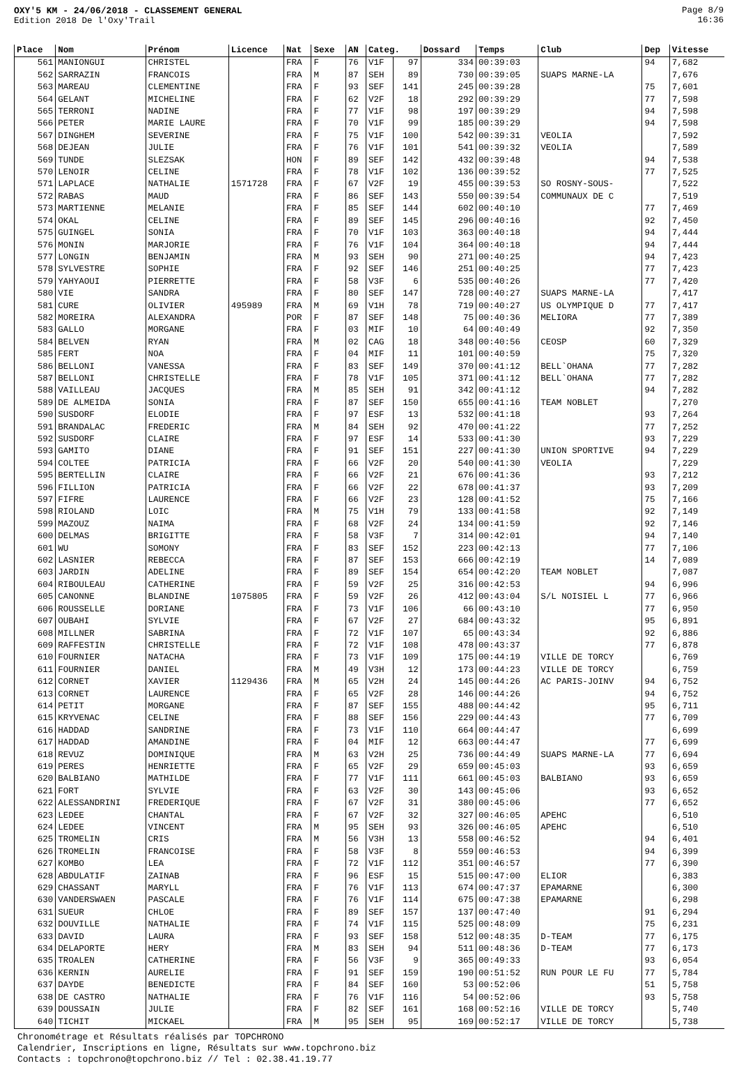OXY'5 KM - 24/06/2018 - CLASSEMENT GENERAL
Edition 2018 De l'Oxy'Trail
Page 8/9
16:36
| Place | Nom | Prénom | Licence | Nat | Sexe | AN | Categ. | | Dossard | Temps | Club | Dep | Vitesse |
| --- | --- | --- | --- | --- | --- | --- | --- | --- | --- | --- | --- | --- | --- |
| 561 | MANIONGUI | CHRISTEL | | FRA | F | 76 | V1F | 97 | 334 | 00:39:03 | | 94 | 7,682 |
| 562 | SARRAZIN | FRANCOIS | | FRA | M | 87 | SEH | 89 | 730 | 00:39:05 | SUAPS MARNE-LA | | 7,676 |
| 563 | MAREAU | CLEMENTINE | | FRA | F | 93 | SEF | 141 | 245 | 00:39:28 | | 75 | 7,601 |
| 564 | GELANT | MICHELINE | | FRA | F | 62 | V2F | 18 | 292 | 00:39:29 | | 77 | 7,598 |
| 565 | TERRONI | NADINE | | FRA | F | 77 | V1F | 98 | 197 | 00:39:29 | | 94 | 7,598 |
| 566 | PETER | MARIE LAURE | | FRA | F | 70 | V1F | 99 | 185 | 00:39:29 | | 94 | 7,598 |
| 567 | DINGHEM | SEVERINE | | FRA | F | 75 | V1F | 100 | 542 | 00:39:31 | VEOLIA | | 7,592 |
| 568 | DEJEAN | JULIE | | FRA | F | 76 | V1F | 101 | 541 | 00:39:32 | VEOLIA | | 7,589 |
| 569 | TUNDE | SLEZSAK | | HON | F | 89 | SEF | 142 | 432 | 00:39:48 | | 94 | 7,538 |
| 570 | LENOIR | CELINE | | FRA | F | 78 | V1F | 102 | 136 | 00:39:52 | | 77 | 7,525 |
| 571 | LAPLACE | NATHALIE | 1571728 | FRA | F | 67 | V2F | 19 | 455 | 00:39:53 | SO ROSNY-SOUS- | | 7,522 |
| 572 | RABAS | MAUD | | FRA | F | 86 | SEF | 143 | 550 | 00:39:54 | COMMUNAUX DE C | | 7,519 |
| 573 | MARTIENNE | MELANIE | | FRA | F | 85 | SEF | 144 | 602 | 00:40:10 | | 77 | 7,469 |
| 574 | OKAL | CELINE | | FRA | F | 89 | SEF | 145 | 296 | 00:40:16 | | 92 | 7,450 |
| 575 | GUINGEL | SONIA | | FRA | F | 70 | V1F | 103 | 363 | 00:40:18 | | 94 | 7,444 |
| 576 | MONIN | MARJORIE | | FRA | F | 76 | V1F | 104 | 364 | 00:40:18 | | 94 | 7,444 |
| 577 | LONGIN | BENJAMIN | | FRA | M | 93 | SEH | 90 | 271 | 00:40:25 | | 94 | 7,423 |
| 578 | SYLVESTRE | SOPHIE | | FRA | F | 92 | SEF | 146 | 251 | 00:40:25 | | 77 | 7,423 |
| 579 | YAHYAOUI | PIERRETTE | | FRA | F | 58 | V3F | 6 | 535 | 00:40:26 | | 77 | 7,420 |
| 580 | VIE | SANDRA | | FRA | F | 80 | SEF | 147 | 728 | 00:40:27 | SUAPS MARNE-LA | | 7,417 |
| 581 | CURE | OLIVIER | 495989 | FRA | M | 69 | V1H | 78 | 719 | 00:40:27 | US OLYMPIQUE D | 77 | 7,417 |
| 582 | MOREIRA | ALEXANDRA | | POR | F | 87 | SEF | 148 | 75 | 00:40:36 | MELIORA | 77 | 7,389 |
| 583 | GALLO | MORGANE | | FRA | F | 03 | MIF | 10 | 64 | 00:40:49 | | 92 | 7,350 |
| 584 | BELVEN | RYAN | | FRA | M | 02 | CAG | 18 | 348 | 00:40:56 | CEOSP | 60 | 7,329 |
| 585 | FERT | NOA | | FRA | F | 04 | MIF | 11 | 101 | 00:40:59 | | 75 | 7,320 |
| 586 | BELLONI | VANESSA | | FRA | F | 83 | SEF | 149 | 370 | 00:41:12 | BELL`OHANA | 77 | 7,282 |
| 587 | BELLONI | CHRISTELLE | | FRA | F | 78 | V1F | 105 | 371 | 00:41:12 | BELL`OHANA | 77 | 7,282 |
| 588 | VAILLEAU | JACQUES | | FRA | M | 85 | SEH | 91 | 342 | 00:41:12 | | 94 | 7,282 |
| 589 | DE ALMEIDA | SONIA | | FRA | F | 87 | SEF | 150 | 655 | 00:41:16 | TEAM NOBLET | | 7,270 |
| 590 | SUSDORF | ELODIE | | FRA | F | 97 | ESF | 13 | 532 | 00:41:18 | | 93 | 7,264 |
| 591 | BRANDALAC | FREDERIC | | FRA | M | 84 | SEH | 92 | 470 | 00:41:22 | | 77 | 7,252 |
| 592 | SUSDORF | CLAIRE | | FRA | F | 97 | ESF | 14 | 533 | 00:41:30 | | 93 | 7,229 |
| 593 | GAMITO | DIANE | | FRA | F | 91 | SEF | 151 | 227 | 00:41:30 | UNION SPORTIVE | 94 | 7,229 |
| 594 | COLTEE | PATRICIA | | FRA | F | 66 | V2F | 20 | 540 | 00:41:30 | VEOLIA | | 7,229 |
| 595 | BERTELLIN | CLAIRE | | FRA | F | 66 | V2F | 21 | 676 | 00:41:36 | | 93 | 7,212 |
| 596 | FILLION | PATRICIA | | FRA | F | 66 | V2F | 22 | 678 | 00:41:37 | | 93 | 7,209 |
| 597 | FIFRE | LAURENCE | | FRA | F | 66 | V2F | 23 | 128 | 00:41:52 | | 75 | 7,166 |
| 598 | RIOLAND | LOIC | | FRA | M | 75 | V1H | 79 | 133 | 00:41:58 | | 92 | 7,149 |
| 599 | MAZOUZ | NAIMA | | FRA | F | 68 | V2F | 24 | 134 | 00:41:59 | | 92 | 7,146 |
| 600 | DELMAS | BRIGITTE | | FRA | F | 58 | V3F | 7 | 314 | 00:42:01 | | 94 | 7,140 |
| 601 | WU | SOMONY | | FRA | F | 83 | SEF | 152 | 223 | 00:42:13 | | 77 | 7,106 |
| 602 | LASNIER | REBECCA | | FRA | F | 87 | SEF | 153 | 666 | 00:42:19 | | 14 | 7,089 |
| 603 | JARDIN | ADELINE | | FRA | F | 89 | SEF | 154 | 654 | 00:42:20 | TEAM NOBLET | | 7,087 |
| 604 | RIBOULEAU | CATHERINE | | FRA | F | 59 | V2F | 25 | 316 | 00:42:53 | | 94 | 6,996 |
| 605 | CANONNE | BLANDINE | 1075805 | FRA | F | 59 | V2F | 26 | 412 | 00:43:04 | S/L NOISIEL L | 77 | 6,966 |
| 606 | ROUSSELLE | DORIANE | | FRA | F | 73 | V1F | 106 | 66 | 00:43:10 | | 77 | 6,950 |
| 607 | OUBAHI | SYLVIE | | FRA | F | 67 | V2F | 27 | 684 | 00:43:32 | | 95 | 6,891 |
| 608 | MILLNER | SABRINA | | FRA | F | 72 | V1F | 107 | 65 | 00:43:34 | | 92 | 6,886 |
| 609 | RAFFESTIN | CHRISTELLE | | FRA | F | 72 | V1F | 108 | 478 | 00:43:37 | | 77 | 6,878 |
| 610 | FOURNIER | NATACHA | | FRA | F | 73 | V1F | 109 | 175 | 00:44:19 | VILLE DE TORCY | | 6,769 |
| 611 | FOURNIER | DANIEL | | FRA | M | 49 | V3H | 12 | 173 | 00:44:23 | VILLE DE TORCY | | 6,759 |
| 612 | CORNET | XAVIER | 1129436 | FRA | M | 65 | V2H | 24 | 145 | 00:44:26 | AC PARIS-JOINV | 94 | 6,752 |
| 613 | CORNET | LAURENCE | | FRA | F | 65 | V2F | 28 | 146 | 00:44:26 | | 94 | 6,752 |
| 614 | PETIT | MORGANE | | FRA | F | 87 | SEF | 155 | 488 | 00:44:42 | | 95 | 6,711 |
| 615 | KRYVENAC | CELINE | | FRA | F | 88 | SEF | 156 | 229 | 00:44:43 | | 77 | 6,709 |
| 616 | HADDAD | SANDRINE | | FRA | F | 73 | V1F | 110 | 664 | 00:44:47 | | | 6,699 |
| 617 | HADDAD | AMANDINE | | FRA | F | 04 | MIF | 12 | 663 | 00:44:47 | | 77 | 6,699 |
| 618 | REVUZ | DOMINIQUE | | FRA | M | 63 | V2H | 25 | 736 | 00:44:49 | SUAPS MARNE-LA | 77 | 6,694 |
| 619 | PERES | HENRIETTE | | FRA | F | 65 | V2F | 29 | 659 | 00:45:03 | | 93 | 6,659 |
| 620 | BALBIANO | MATHILDE | | FRA | F | 77 | V1F | 111 | 661 | 00:45:03 | BALBIANO | 93 | 6,659 |
| 621 | FORT | SYLVIE | | FRA | F | 63 | V2F | 30 | 143 | 00:45:06 | | 93 | 6,652 |
| 622 | ALESSANDRINI | FREDERIQUE | | FRA | F | 67 | V2F | 31 | 380 | 00:45:06 | | 77 | 6,652 |
| 623 | LEDEE | CHANTAL | | FRA | F | 67 | V2F | 32 | 327 | 00:46:05 | APEHC | | 6,510 |
| 624 | LEDEE | VINCENT | | FRA | M | 95 | SEH | 93 | 326 | 00:46:05 | APEHC | | 6,510 |
| 625 | TROMELIN | CRIS | | FRA | M | 56 | V3H | 13 | 558 | 00:46:52 | | 94 | 6,401 |
| 626 | TROMELIN | FRANCOISE | | FRA | F | 58 | V3F | 8 | 559 | 00:46:53 | | 94 | 6,399 |
| 627 | KOMBO | LEA | | FRA | F | 72 | V1F | 112 | 351 | 00:46:57 | | 77 | 6,390 |
| 628 | ABDULATIF | ZAINAB | | FRA | F | 96 | ESF | 15 | 515 | 00:47:00 | ELIOR | | 6,383 |
| 629 | CHASSANT | MARYLL | | FRA | F | 76 | V1F | 113 | 674 | 00:47:37 | EPAMARNE | | 6,300 |
| 630 | VANDERSWAEN | PASCALE | | FRA | F | 76 | V1F | 114 | 675 | 00:47:38 | EPAMARNE | | 6,298 |
| 631 | SUEUR | CHLOE | | FRA | F | 89 | SEF | 157 | 137 | 00:47:40 | | 91 | 6,294 |
| 632 | DOUVILLE | NATHALIE | | FRA | F | 74 | V1F | 115 | 525 | 00:48:09 | | 75 | 6,231 |
| 633 | DAVID | LAURA | | FRA | F | 93 | SEF | 158 | 512 | 00:48:35 | D-TEAM | 77 | 6,175 |
| 634 | DELAPORTE | HERY | | FRA | M | 83 | SEH | 94 | 511 | 00:48:36 | D-TEAM | 77 | 6,173 |
| 635 | TROALEN | CATHERINE | | FRA | F | 56 | V3F | 9 | 365 | 00:49:33 | | 93 | 6,054 |
| 636 | KERNIN | AURELIE | | FRA | F | 91 | SEF | 159 | 190 | 00:51:52 | RUN POUR LE FU | 77 | 5,784 |
| 637 | DAYDE | BENEDICTE | | FRA | F | 84 | SEF | 160 | 53 | 00:52:06 | | 51 | 5,758 |
| 638 | DE CASTRO | NATHALIE | | FRA | F | 76 | V1F | 116 | 54 | 00:52:06 | | 93 | 5,758 |
| 639 | DOUSSAIN | JULIE | | FRA | F | 82 | SEF | 161 | 168 | 00:52:16 | VILLE DE TORCY | | 5,740 |
| 640 | TICHIT | MICKAEL | | FRA | M | 95 | SEH | 95 | 169 | 00:52:17 | VILLE DE TORCY | | 5,738 |
Chronométrage et Résultats réalisés par TOPCHRONO
Calendrier, Inscriptions en ligne, Résultats sur www.topchrono.biz
Contacts : topchrono@topchrono.biz // Tel : 02.38.41.19.77